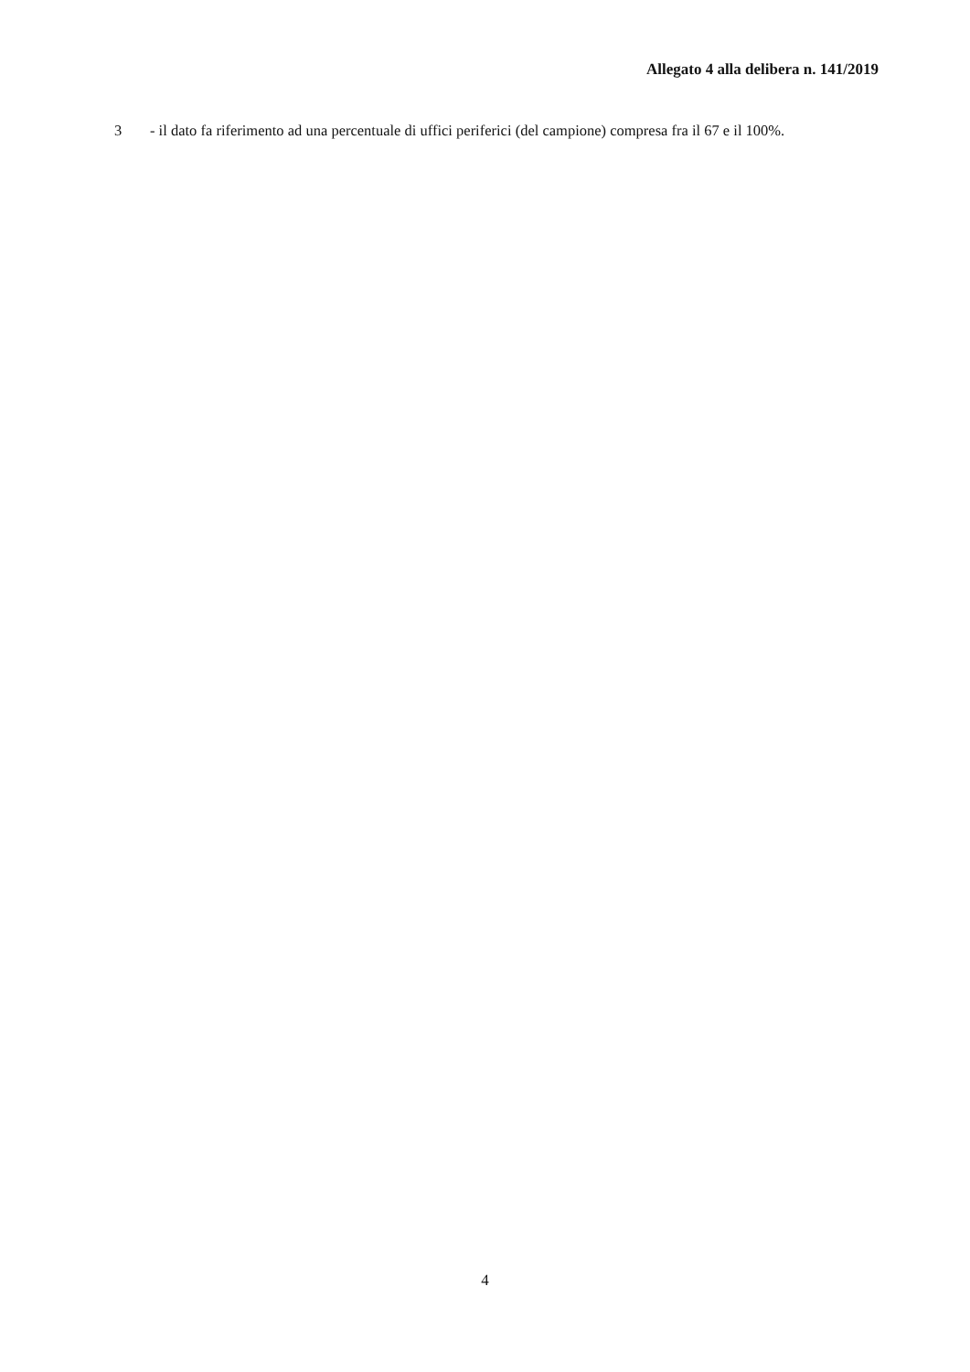Allegato 4 alla delibera n. 141/2019
3 - il dato fa riferimento ad una percentuale di uffici periferici (del campione) compresa fra il 67 e il 100%.
4